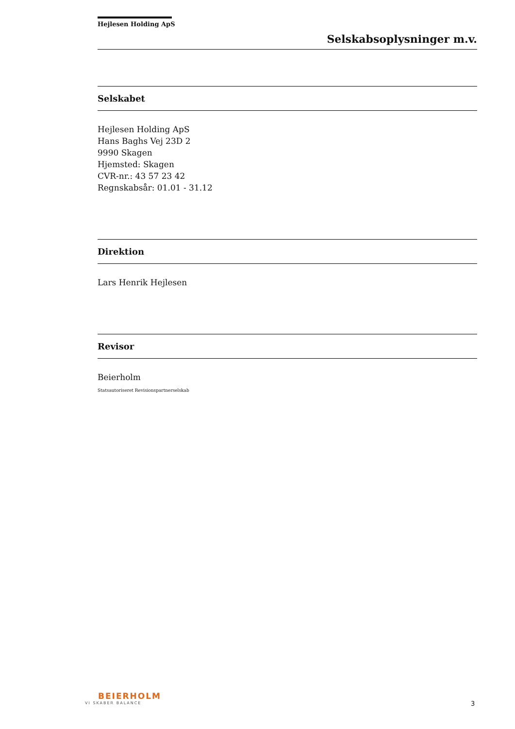Hejlesen Holding ApS
Selskabsoplysninger m.v.
Selskabet
Hejlesen Holding ApS
Hans Baghs Vej 23D 2
9990 Skagen
Hjemsted: Skagen
CVR-nr.: 43 57 23 42
Regnskabsår: 01.01 - 31.12
Direktion
Lars Henrik Hejlesen
Revisor
Beierholm
Statsautoriseret Revisionspartnerselskab
BEIERHOLM
VI SKABER BALANCE
3